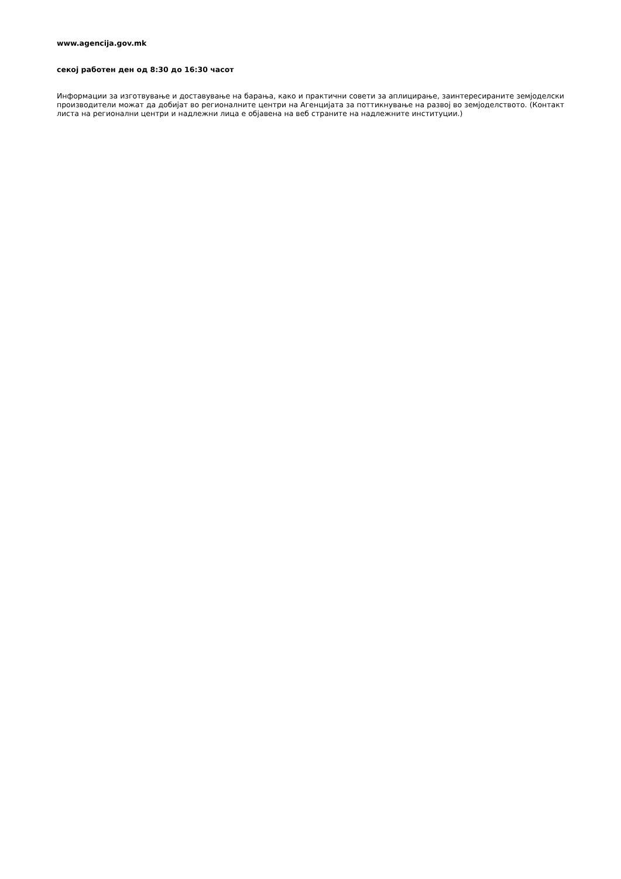www.agencija.gov.mk
секој работен ден од 8:30 до 16:30 часот
Информации за изготвување и доставување на барања, како и практични совети за аплицирање, заинтересираните земјоделски производители можат да добијат во регионалните центри на Агенцијата за поттикнување на развој во земјоделството. (Контакт листа на регионални центри и надлежни лица е објавена на веб страните на надлежните институции.)